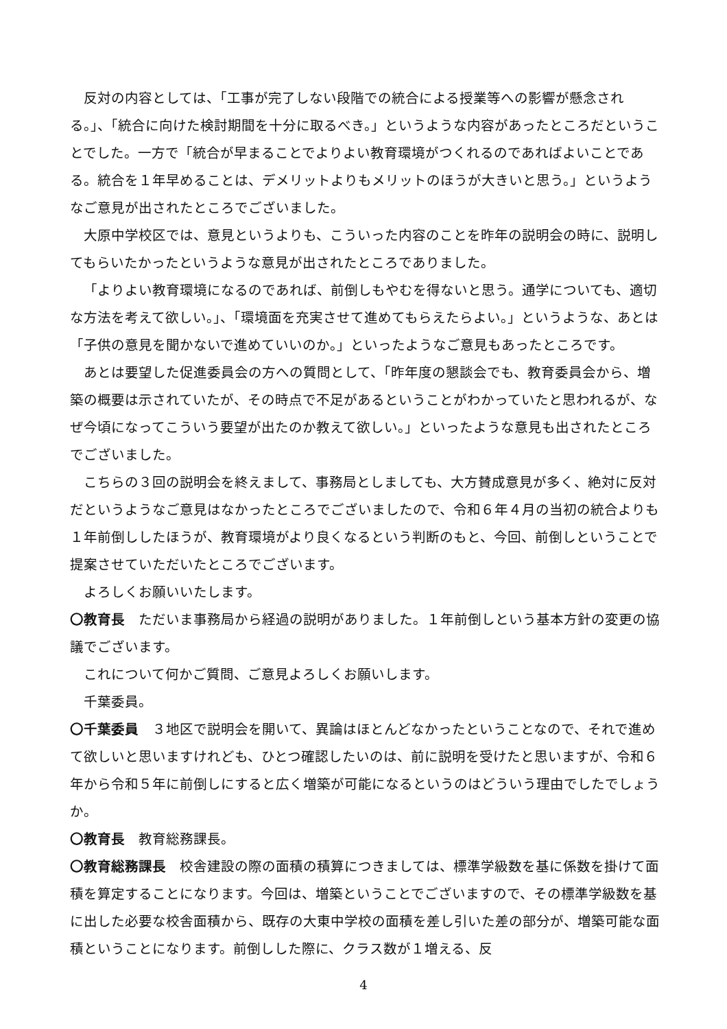反対の内容としては、「工事が完了しない段階での統合による授業等への影響が懸念される。」、「統合に向けた検討期間を十分に取るべき。」というような内容があったところだということでした。一方で「統合が早まることでよりよい教育環境がつくれるのであればよいことである。統合を１年早めることは、デメリットよりもメリットのほうが大きいと思う。」というようなご意見が出されたところでございました。
大原中学校区では、意見というよりも、こういった内容のことを昨年の説明会の時に、説明してもらいたかったというような意見が出されたところでありました。
「よりよい教育環境になるのであれば、前倒しもやむを得ないと思う。通学についても、適切な方法を考えて欲しい。」、「環境面を充実させて進めてもらえたらよい。」というような、あとは「子供の意見を聞かないで進めていいのか。」といったようなご意見もあったところです。
あとは要望した促進委員会の方への質問として、「昨年度の懇談会でも、教育委員会から、増築の概要は示されていたが、その時点で不足があるということがわかっていたと思われるが、なぜ今頃になってこういう要望が出たのか教えて欲しい。」といったような意見も出されたところでございました。
こちらの３回の説明会を終えまして、事務局としましても、大方賛成意見が多く、絶対に反対だというようなご意見はなかったところでございましたので、令和６年４月の当初の統合よりも１年前倒ししたほうが、教育環境がより良くなるという判断のもと、今回、前倒しということで提案させていただいたところでございます。
よろしくお願いいたします。
〇教育長　ただいま事務局から経過の説明がありました。１年前倒しという基本方針の変更の協議でございます。
これについて何かご質問、ご意見よろしくお願いします。
千葉委員。
〇千葉委員　３地区で説明会を開いて、異論はほとんどなかったということなので、それで進めて欲しいと思いますけれども、ひとつ確認したいのは、前に説明を受けたと思いますが、令和６年から令和５年に前倒しにすると広く増築が可能になるというのはどういう理由でしたでしょうか。
〇教育長　教育総務課長。
〇教育総務課長　校舎建設の際の面積の積算につきましては、標準学級数を基に係数を掛けて面積を算定することになります。今回は、増築ということでございますので、その標準学級数を基に出した必要な校舎面積から、既存の大東中学校の面積を差し引いた差の部分が、増築可能な面積ということになります。前倒しした際に、クラス数が１増える、反
4